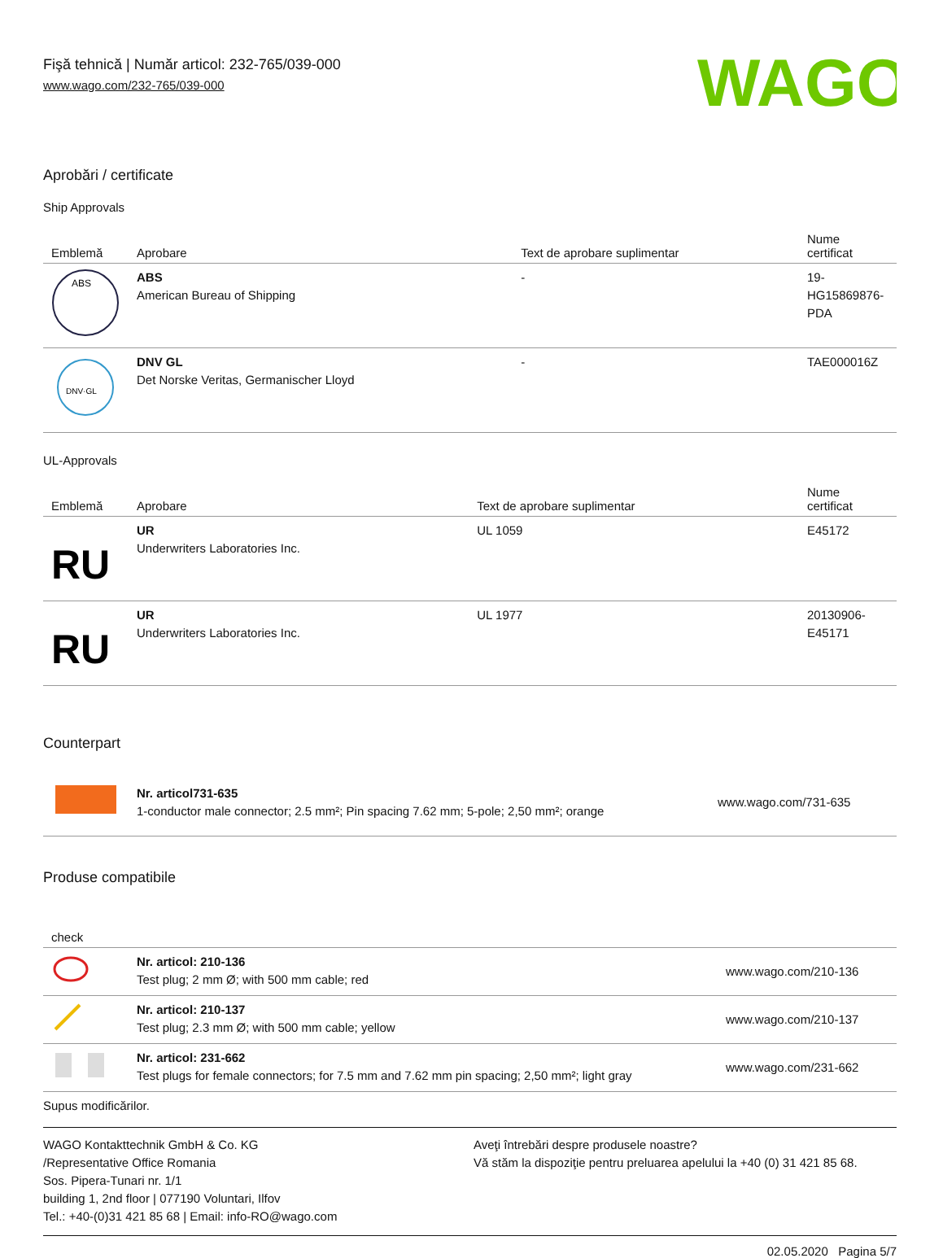Fişă tehnică | Număr articol: 232-765/039-000
www.wago.com/232-765/039-000
WAGO
Aprobări / certificate
Ship Approvals
| Emblemă | Aprobare | Text de aprobare suplimentar | Nume certificat |
| --- | --- | --- | --- |
| ABS | ABS American Bureau of Shipping | - | 19- HG15869876- PDA |
| DNV·GL | DNV GL Det Norske Veritas, Germanischer Lloyd | - | TAE000016Z |
UL-Approvals
| Emblemă | Aprobare | Text de aprobare suplimentar | Nume certificat |
| --- | --- | --- | --- |
| RU | UR Underwriters Laboratories Inc. | UL 1059 | E45172 |
| RU | UR Underwriters Laboratories Inc. | UL 1977 | 20130906- E45171 |
Counterpart
| | Nr. articol731-635 1-conductor male connector; 2.5 mm²; Pin spacing 7.62 mm; 5-pole; 2,50 mm²; orange | www.wago.com/731-635 |
Produse compatibile
| check | | |
| --- | --- | --- |
| | Nr. articol: 210-136 Test plug; 2 mm Ø; with 500 mm cable; red | www.wago.com/210-136 |
| | Nr. articol: 210-137 Test plug; 2.3 mm Ø; with 500 mm cable; yellow | www.wago.com/210-137 |
| | Nr. articol: 231-662 Test plugs for female connectors; for 7.5 mm and 7.62 mm pin spacing; 2,50 mm²; light gray | www.wago.com/231-662 |
Supus modificărilor.
WAGO Kontakttechnik GmbH & Co. KG
/Representative Office Romania
Sos. Pipera-Tunari nr. 1/1
building 1, 2nd floor | 077190 Voluntari, Ilfov
Tel.: +40-(0)31 421 85 68 | Email: info-RO@wago.com
Aveţi întrebări despre produsele noastre?
Vă stăm la dispoziţie pentru preluarea apelului la +40 (0) 31 421 85 68.
02.05.2020 Pagina 5/7